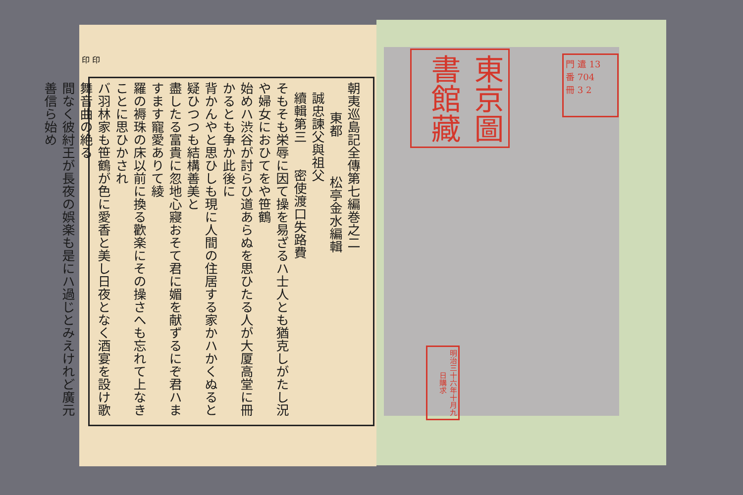印 印
朝夷巡島記全傳第七編巻之二
東都　　　松亭金水編輯
誠忠諫父與祖父
續輯第三　　密使渡口失路費
そもそも栄辱に因て操を易ざるハ士人とも猶克しがたし況や婦女におひてをや笹鶴
始めハ渋谷が討らひ道あらぬを思ひたる人が大厦高堂に冊かるとも争か此後に
背かんやと思ひしも現に人間の住居する家かハかくぬると疑ひつつも結構善美と
盡したる富貴に忽地心寢おそて君に媚を献ずるにぞ君ハますます寵愛ありて綾
羅の褥珠の床以前に換る歡楽にその操さへも忘れて上なきことに思ひかされ
バ羽林家も笹鶴が色に愛香と美し日夜となく酒宴を設け歌舞音曲の絶る
間なく彼紂王が長夜の娯楽も是にハ過じとみえけれど廣元善信ら始め
東京圖書館藏
門 遣 13
番 704
冊 3 2
明治三十六年十月九日購求